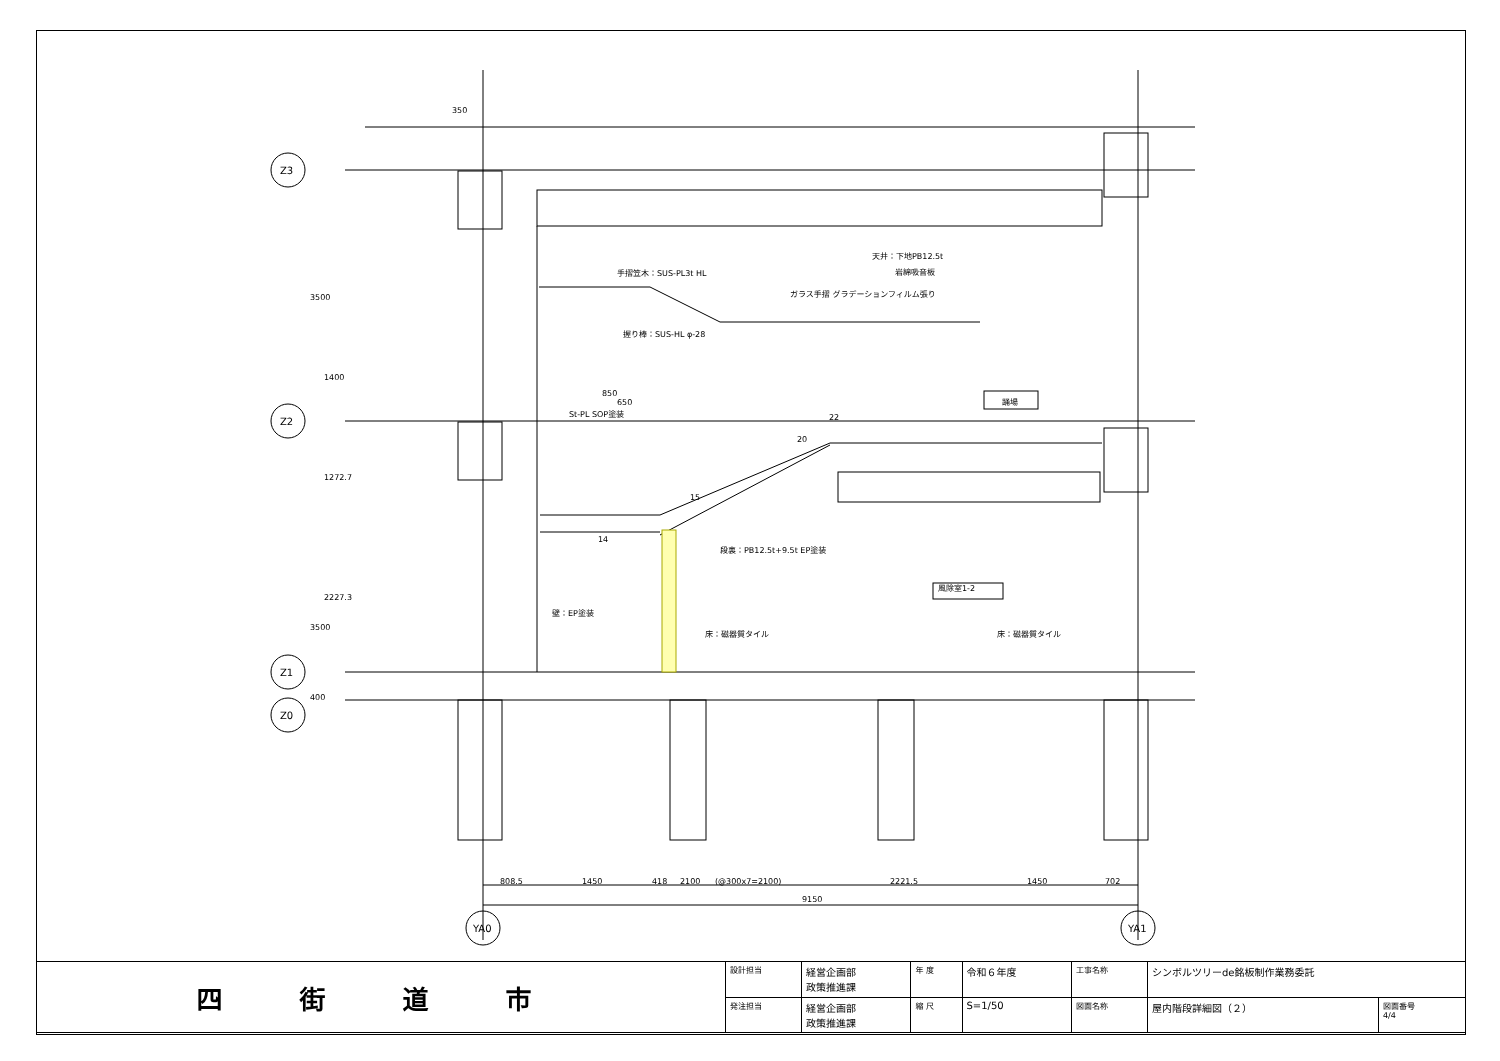Z3
Z2
Z1
Z0
YA0
YA1
350
天井：下地PB12.5t
岩綿吸音板
手摺笠木：SUS-PL3t HL
ガラス手摺 グラデーションフィルム張り
握り棒：SUS-HL φ-28
踊場
St-PL SOP塗装
段裏：PB12.5t+9.5t EP塗装
風除室1-2
壁：EP塗装
床：磁器質タイル
床：磁器質タイル
3500
1400
1272.7
3500
2227.3
400
808.5
1450
418
2100
(@300x7=2100)
2221.5
1450
702
9150
14
15
20
22
850
650
| 四 街 道 市 | 設計担当 | 経営企画部 政策推進課 | 年 度 | 令和６年度 | 工事名称 | シンボルツリーde銘板制作業務委託 | |
| | 発注担当 | 経営企画部 政策推進課 | 縮 尺 | S=1/50 | 図面名称 | 屋内階段詳細図（２） | 図面番号 4/4 |